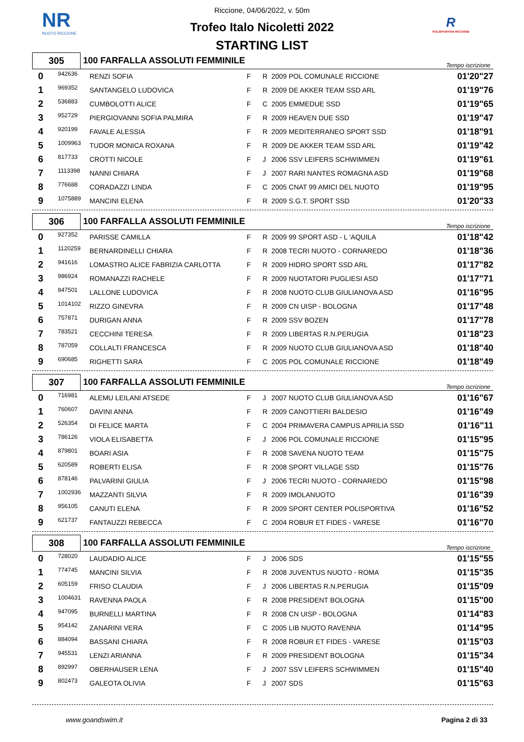NR
NUOTO RICCIONE
R
POLISPORTIVA RICCIONE
Riccione, 04/06/2022, v. 50m
Trofeo Italo Nicoletti 2022
STARTING LIST
| 305 | 100 FARFALLA ASSOLUTI FEMMINILE | Tempo iscrizione |
| 0 | 942636 | RENZI SOFIA | F | R | 2009 POL COMUNALE RICCIONE | 01'20"27 |
| 1 | 969352 | SANTANGELO LUDOVICA | F | R | 2009 DE AKKER TEAM SSD ARL | 01'19"76 |
| 2 | 536883 | CUMBOLOTTI ALICE | F | C | 2005 EMMEDUE SSD | 01'19"65 |
| 3 | 952729 | PIERGIOVANNI SOFIA PALMIRA | F | R | 2009 HEAVEN DUE SSD | 01'19"47 |
| 4 | 920199 | FAVALE ALESSIA | F | R | 2009 MEDITERRANEO SPORT SSD | 01'18"91 |
| 5 | 1009963 | TUDOR MONICA ROXANA | F | R | 2009 DE AKKER TEAM SSD ARL | 01'19"42 |
| 6 | 817733 | CROTTI NICOLE | F | J | 2006 SSV LEIFERS SCHWIMMEN | 01'19"61 |
| 7 | 1113398 | NANNI CHIARA | F | J | 2007 RARI NANTES ROMAGNA ASD | 01'19"68 |
| 8 | 776688 | CORADAZZI LINDA | F | C | 2005 CNAT 99 AMICI DEL NUOTO | 01'19"95 |
| 9 | 1075889 | MANCINI ELENA | F | R | 2009 S.G.T. SPORT SSD | 01'20"33 |
| 306 | 100 FARFALLA ASSOLUTI FEMMINILE | Tempo iscrizione |
| 0 | 927352 | PARISSE CAMILLA | F | R | 2009 99 SPORT ASD - L 'AQUILA | 01'18"42 |
| 1 | 1120259 | BERNARDINELLI CHIARA | F | R | 2008 TECRI NUOTO - CORNAREDO | 01'18"36 |
| 2 | 941616 | LOMASTRO ALICE FABRIZIA CARLOTTA | F | R | 2009 HIDRO SPORT SSD ARL | 01'17"82 |
| 3 | 986924 | ROMANAZZI RACHELE | F | R | 2009 NUOTATORI PUGLIESI ASD | 01'17"71 |
| 4 | 847501 | LALLONE LUDOVICA | F | R | 2008 NUOTO CLUB GIULIANOVA ASD | 01'16"95 |
| 5 | 1014102 | RIZZO GINEVRA | F | R | 2009 CN UISP - BOLOGNA | 01'17"48 |
| 6 | 757871 | DURIGAN ANNA | F | R | 2009 SSV BOZEN | 01'17"78 |
| 7 | 783521 | CECCHINI TERESA | F | R | 2009 LIBERTAS R.N.PERUGIA | 01'18"23 |
| 8 | 787059 | COLLALTI FRANCESCA | F | R | 2009 NUOTO CLUB GIULIANOVA ASD | 01'18"40 |
| 9 | 690685 | RIGHETTI SARA | F | C | 2005 POL COMUNALE RICCIONE | 01'18"49 |
| 307 | 100 FARFALLA ASSOLUTI FEMMINILE | Tempo iscrizione |
| 0 | 716981 | ALEMU LEILANI ATSEDE | F | J | 2007 NUOTO CLUB GIULIANOVA ASD | 01'16"67 |
| 1 | 760607 | DAVINI ANNA | F | R | 2009 CANOTTIERI BALDESIO | 01'16"49 |
| 2 | 526354 | DI FELICE MARTA | F | C | 2004 PRIMAVERA CAMPUS APRILIA SSD | 01'16"11 |
| 3 | 786126 | VIOLA ELISABETTA | F | J | 2006 POL COMUNALE RICCIONE | 01'15"95 |
| 4 | 879801 | BOARI ASIA | F | R | 2008 SAVENA NUOTO TEAM | 01'15"75 |
| 5 | 620589 | ROBERTI ELISA | F | R | 2008 SPORT VILLAGE SSD | 01'15"76 |
| 6 | 878146 | PALVARINI GIULIA | F | J | 2006 TECRI NUOTO - CORNAREDO | 01'15"98 |
| 7 | 1002936 | MAZZANTI SILVIA | F | R | 2009 IMOLANUOTO | 01'16"39 |
| 8 | 956105 | CANUTI ELENA | F | R | 2009 SPORT CENTER POLISPORTIVA | 01'16"52 |
| 9 | 621737 | FANTAUZZI REBECCA | F | C | 2004 ROBUR ET FIDES - VARESE | 01'16"70 |
| 308 | 100 FARFALLA ASSOLUTI FEMMINILE | Tempo iscrizione |
| 0 | 728020 | LAUDADIO ALICE | F | J | 2006 SDS | 01'15"55 |
| 1 | 774745 | MANCINI SILVIA | F | R | 2008 JUVENTUS NUOTO - ROMA | 01'15"35 |
| 2 | 605159 | FRISO CLAUDIA | F | J | 2006 LIBERTAS R.N.PERUGIA | 01'15"09 |
| 3 | 1004631 | RAVENNA PAOLA | F | R | 2008 PRESIDENT BOLOGNA | 01'15"00 |
| 4 | 947095 | BURNELLI MARTINA | F | R | 2008 CN UISP - BOLOGNA | 01'14"83 |
| 5 | 954142 | ZANARINI VERA | F | C | 2005 LIB NUOTO RAVENNA | 01'14"95 |
| 6 | 884094 | BASSANI CHIARA | F | R | 2008 ROBUR ET FIDES - VARESE | 01'15"03 |
| 7 | 945531 | LENZI ARIANNA | F | R | 2009 PRESIDENT BOLOGNA | 01'15"34 |
| 8 | 892997 | OBERHAUSER LENA | F | J | 2007 SSV LEIFERS SCHWIMMEN | 01'15"40 |
| 9 | 802473 | GALEOTA OLIVIA | F | J | 2007 SDS | 01'15"63 |
www.goandswim.it Pagina 2 di 33